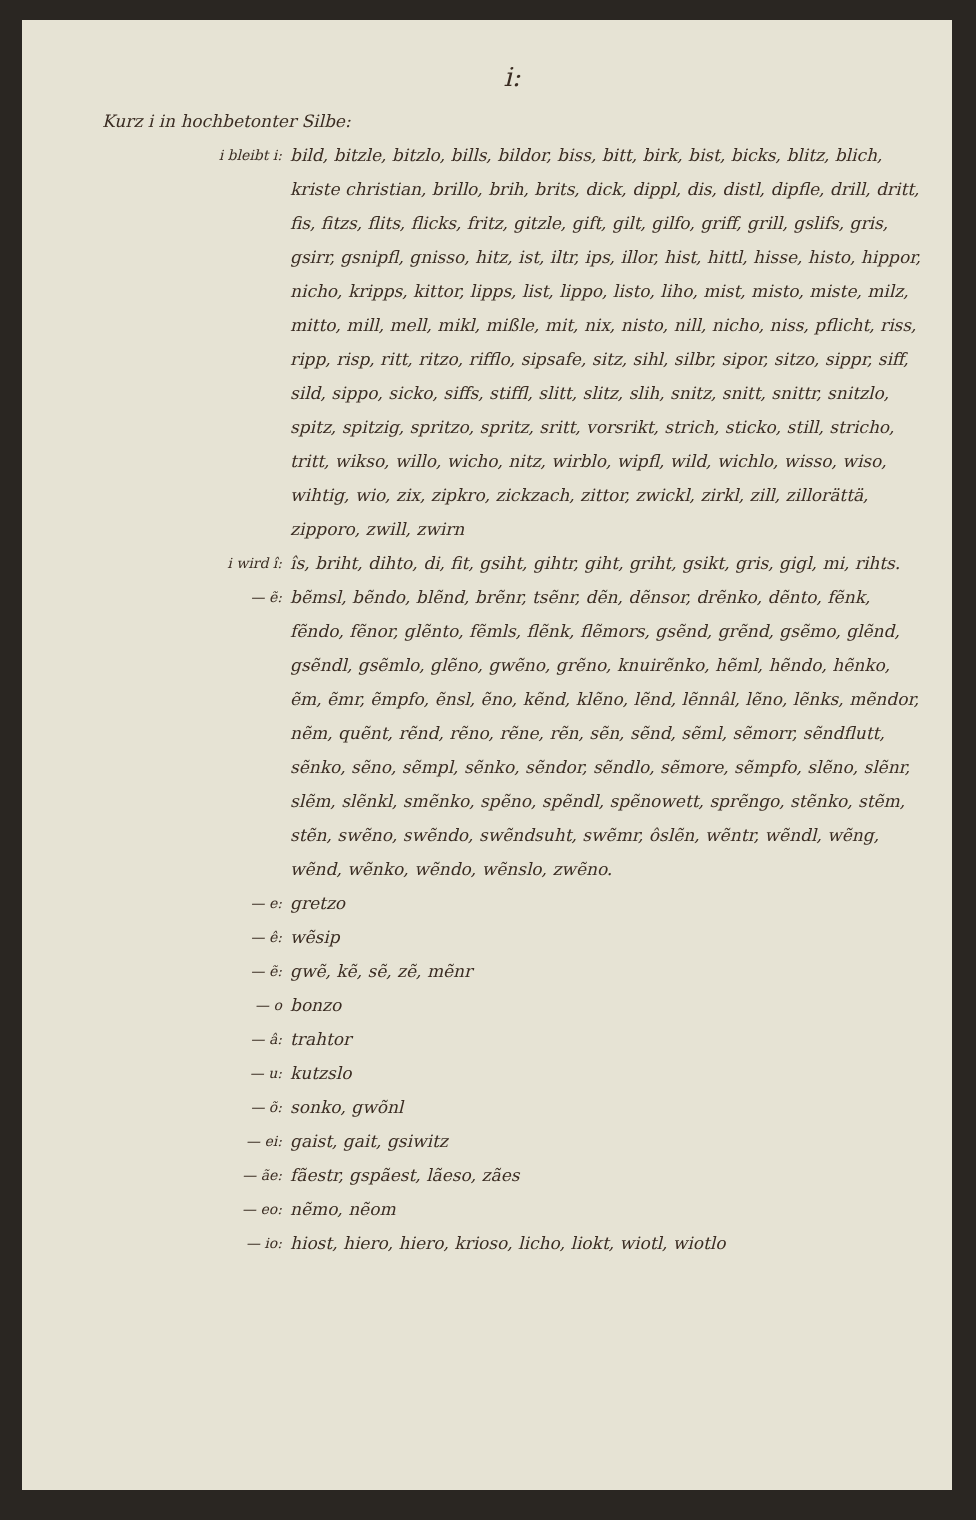i:
Kurz i in hochbetonter Silbe:
i bleibt i:
bild, bitzle, bitzlo, bills, bildor, biss, bitt, birk, bist, bicks, blitz, blich, kriste christian, brillo, brih, brits, dick, dippl, dis, distl, dipfle, drill, dritt, fis, fitzs, flits, flicks, fritz, gitzle, gift, gilt, gilfo, griff, grill, gslifs, gris, gsirr, gsnipfl, gnisso, hitz, ist, iltr, ips, illor, hist, hittl, hisse, histo, hippor, nicho, kripps, kittor, lipps, list, lippo, listo, liho, mist, misto, miste, milz, mitto, mill, mell, mikl, mißle, mit, nix, nisto, nill, nicho, niss, pflicht, riss, ripp, risp, ritt, ritzo, rifflo, sipsafe, sitz, sihl, silbr, sipor, sitzo, sippr, siff, sild, sippo, sicko, siffs, stiffl, slitt, slitz, slih, snitz, snitt, snittr, snitzlo, spitz, spitzig, spritzo, spritz, sritt, vorsrikt, strich, sticko, still, stricho, tritt, wikso, willo, wicho, nitz, wirblo, wipfl, wild, wichlo, wisso, wiso, wihtig, wio, zix, zipkro, zickzach, zittor, zwickl, zirkl, zill, zillorättä, zipporo, zwill, zwirn
i wird î:
îs, briht, dihto, di, fit, gsiht, gihtr, giht, griht, gsikt, gris, gigl, mi, rihts.
— ẽ:
bẽmsl, bẽndo, blẽnd, brẽnr, tsẽnr, dẽn, dẽnsor, drẽnko, dẽnto, fẽnk, fẽndo, fẽnor, glẽnto, fẽmls, flẽnk, flẽmors, gsẽnd, grẽnd, gsẽmo, glẽnd, gsẽndl, gsẽmlo, glẽno, gwẽno, grẽno, knuirẽnko, hẽml, hẽndo, hẽnko, ẽm, ẽmr, ẽmpfo, ẽnsl, ẽno, kẽnd, klẽno, lẽnd, lẽnnâl, lẽno, lẽnks, mẽndor, nẽm, quẽnt, rẽnd, rẽno, rẽne, rẽn, sẽn, sẽnd, sẽml, sẽmorr, sẽndflutt, sẽnko, sẽno, sẽmpl, sẽnko, sẽndor, sẽndlo, sẽmore, sẽmpfo, slẽno, slẽnr, slẽm, slẽnkl, smẽnko, spẽno, spẽndl, spẽnowett, sprẽngo, stẽnko, stẽm, stẽn, swẽno, swẽndo, swẽndsuht, swẽmr, ôslẽn, wẽntr, wẽndl, wẽng, wẽnd, wẽnko, wẽndo, wẽnslo, zwẽno.
— e:
gretzo
— ê:
wẽsip
— ẽ:
gwẽ, kẽ, sẽ, zẽ, mẽnr
— o
bonzo
— â:
trahtor
— u:
kutzslo
— õ:
sonko, gwõnl
— ei:
gaist, gait, gsiwitz
— ãe:
fãestr, gspãest, lãeso, zães
— eo:
nẽmo, nẽom
— io:
hiost, hiero, hiero, krioso, licho, liokt, wiotl, wiotlo